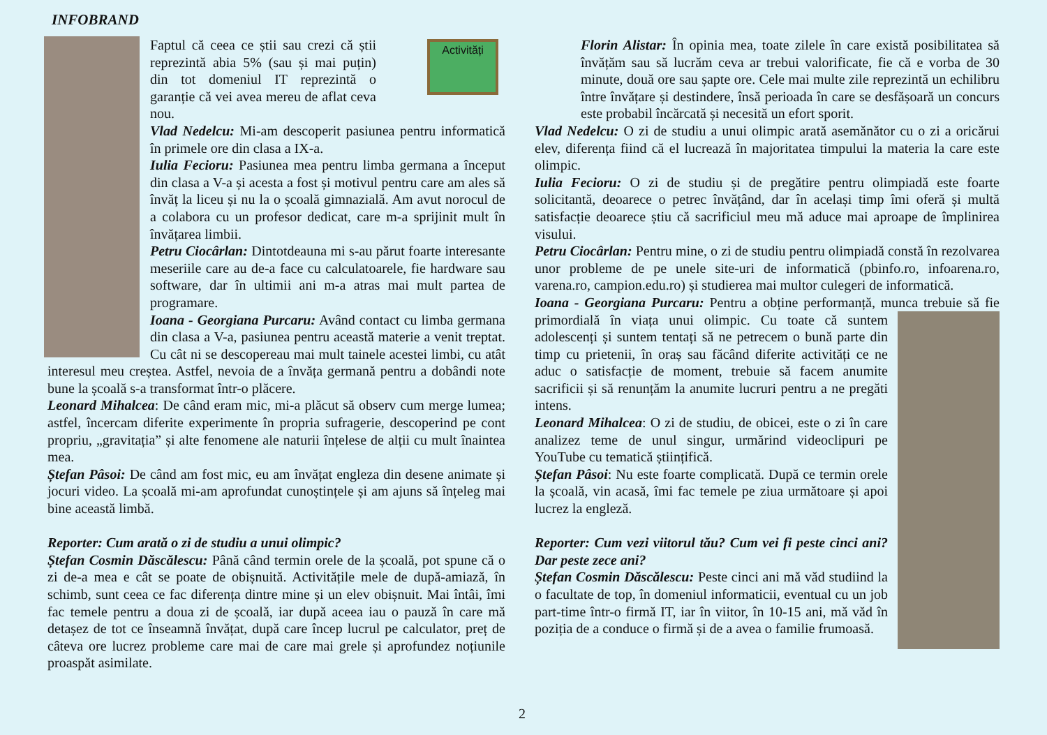INFOBRAND
Activități
Faptul că ceea ce știi sau crezi că știi reprezintă abia 5% (sau și mai puțin) din tot domeniul IT reprezintă o garanție că vei avea mereu de aflat ceva nou.
Vlad Nedelcu: Mi-am descoperit pasiunea pentru informatică în primele ore din clasa a IX-a.
Iulia Fecioru: Pasiunea mea pentru limba germana a început din clasa a V-a și acesta a fost și motivul pentru care am ales să învăț la liceu și nu la o școală gimnazială. Am avut norocul de a colabora cu un profesor dedicat, care m-a sprijinit mult în învățarea limbii.
Petru Ciocârlan: Dintotdeauna mi s-au părut foarte interesante meseriile care au de-a face cu calculatoarele, fie hardware sau software, dar în ultimii ani m-a atras mai mult partea de programare.
Ioana - Georgiana Purcaru: Având contact cu limba germana din clasa a V-a, pasiunea pentru această materie a venit treptat. Cu cât ni se descopereau mai mult tainele acestei limbi, cu atât interesul meu creștea. Astfel, nevoia de a învăța germană pentru a dobândi note bune la școală s-a transformat într-o plăcere.
Leonard Mihalcea: De când eram mic, mi-a plăcut să observ cum merge lumea; astfel, încercam diferite experimente în propria sufragerie, descoperind pe cont propriu, „gravitația” și alte fenomene ale naturii înțelese de alții cu mult înaintea mea.
Ștefan Pâsoi: De când am fost mic, eu am învățat engleza din desene animate și jocuri video. La școală mi-am aprofundat cunoștințele și am ajuns să înțeleg mai bine această limbă.
Reporter: Cum arată o zi de studiu a unui olimpic?
Ștefan Cosmin Dăscălescu: Până când termin orele de la școală, pot spune că o zi de-a mea e cât se poate de obișnuită. Activitățile mele de după-amiază, în schimb, sunt ceea ce fac diferența dintre mine și un elev obișnuit. Mai întâi, îmi fac temele pentru a doua zi de școală, iar după aceea iau o pauză în care mă detașez de tot ce înseamnă învățat, după care încep lucrul pe calculator, preț de câteva ore lucrez probleme care mai de care mai grele și aprofundez noțiunile proaspăt asimilate.
Florin Alistar: În opinia mea, toate zilele în care există posibilitatea să învățăm sau să lucrăm ceva ar trebui valorificate, fie că e vorba de 30 minute, două ore sau șapte ore. Cele mai multe zile reprezintă un echilibru între învățare și destindere, însă perioada în care se desfășoară un concurs este probabil încărcată și necesită un efort sporit.
Vlad Nedelcu: O zi de studiu a unui olimpic arată asemănător cu o zi a oricărui elev, diferența fiind că el lucrează în majoritatea timpului la materia la care este olimpic.
Iulia Fecioru: O zi de studiu și de pregătire pentru olimpiadă este foarte solicitantă, deoarece o petrec învățând, dar în același timp îmi oferă și multă satisfacție deoarece știu că sacrificiul meu mă aduce mai aproape de împlinirea visului.
Petru Ciocârlan: Pentru mine, o zi de studiu pentru olimpiadă constă în rezolvarea unor probleme de pe unele site-uri de informatică (pbinfo.ro, infoarena.ro, varena.ro, campion.edu.ro) și studierea mai multor culegeri de informatică.
Ioana - Georgiana Purcaru: Pentru a obține performanță, munca trebuie să fie primordială în viața unui olimpic. Cu toate că suntem adolescenți și suntem tentați să ne petrecem o bună parte din timp cu prietenii, în oraș sau făcând diferite activități ce ne aduc o satisfacție de moment, trebuie să facem anumite sacrificii și să renunțăm la anumite lucruri pentru a ne pregăti intens.
Leonard Mihalcea: O zi de studiu, de obicei, este o zi în care analizez teme de unul singur, urmărind videoclipuri pe YouTube cu tematică științifică.
Ștefan Pâsoi: Nu este foarte complicată. După ce termin orele la școală, vin acasă, îmi fac temele pe ziua următoare și apoi lucrez la engleză.
Reporter: Cum vezi viitorul tău? Cum vei fi peste cinci ani? Dar peste zece ani?
Ștefan Cosmin Dăscălescu: Peste cinci ani mă văd studiind la o facultate de top, în domeniul informaticii, eventual cu un job part-time într-o firmă IT, iar în viitor, în 10-15 ani, mă văd în poziția de a conduce o firmă și de a avea o familie frumoasă.
2